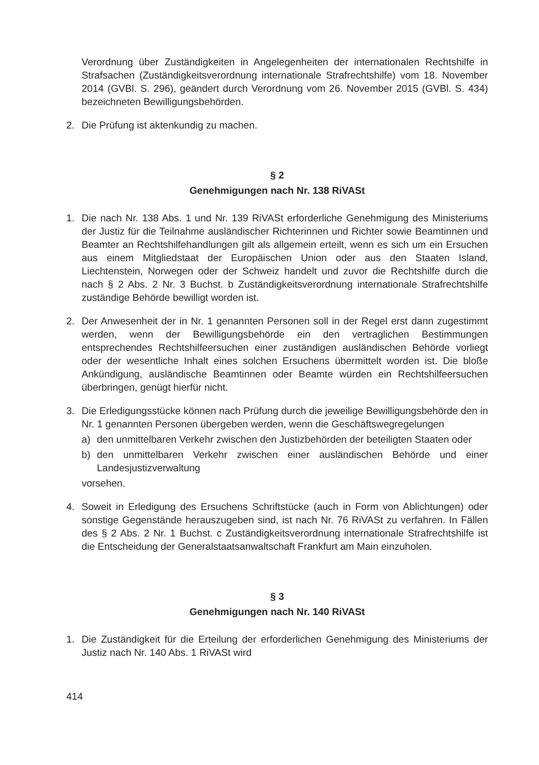Verordnung über Zuständigkeiten in Angelegenheiten der internationalen Rechtshilfe in Strafsachen (Zuständigkeitsverordnung internationale Strafrechtshilfe) vom 18. November 2014 (GVBl. S. 296), geändert durch Verordnung vom 26. November 2015 (GVBl. S. 434) bezeichneten Bewilligungsbehörden.
2. Die Prüfung ist aktenkundig zu machen.
§ 2
Genehmigungen nach Nr. 138 RiVASt
1. Die nach Nr. 138 Abs. 1 und Nr. 139 RiVASt erforderliche Genehmigung des Ministeriums der Justiz für die Teilnahme ausländischer Richterinnen und Richter sowie Beamtinnen und Beamter an Rechtshilfehandlungen gilt als allgemein erteilt, wenn es sich um ein Ersuchen aus einem Mitgliedstaat der Europäischen Union oder aus den Staaten Island, Liechtenstein, Norwegen oder der Schweiz handelt und zuvor die Rechtshilfe durch die nach § 2 Abs. 2 Nr. 3 Buchst. b Zuständigkeitsverordnung internationale Strafrechtshilfe zuständige Behörde bewilligt worden ist.
2. Der Anwesenheit der in Nr. 1 genannten Personen soll in der Regel erst dann zugestimmt werden, wenn der Bewilligungsbehörde ein den vertraglichen Bestimmungen entsprechendes Rechtshilfeersuchen einer zuständigen ausländischen Behörde vorliegt oder der wesentliche Inhalt eines solchen Ersuchens übermittelt worden ist. Die bloße Ankündigung, ausländische Beamtinnen oder Beamte würden ein Rechtshilfeersuchen überbringen, genügt hierfür nicht.
3. Die Erledigungsstücke können nach Prüfung durch die jeweilige Bewilligungsbehörde den in Nr. 1 genannten Personen übergeben werden, wenn die Geschäftswegregelungen
a) den unmittelbaren Verkehr zwischen den Justizbehörden der beteiligten Staaten oder
b) den unmittelbaren Verkehr zwischen einer ausländischen Behörde und einer Landesjustizverwaltung
vorsehen.
4. Soweit in Erledigung des Ersuchens Schriftstücke (auch in Form von Ablichtungen) oder sonstige Gegenstände herauszugeben sind, ist nach Nr. 76 RiVASt zu verfahren. In Fällen des § 2 Abs. 2 Nr. 1 Buchst. c Zuständigkeitsverordnung internationale Strafrechtshilfe ist die Entscheidung der Generalstaatsanwaltschaft Frankfurt am Main einzuholen.
§ 3
Genehmigungen nach Nr. 140 RiVASt
1. Die Zuständigkeit für die Erteilung der erforderlichen Genehmigung des Ministeriums der Justiz nach Nr. 140 Abs. 1 RiVASt wird
414